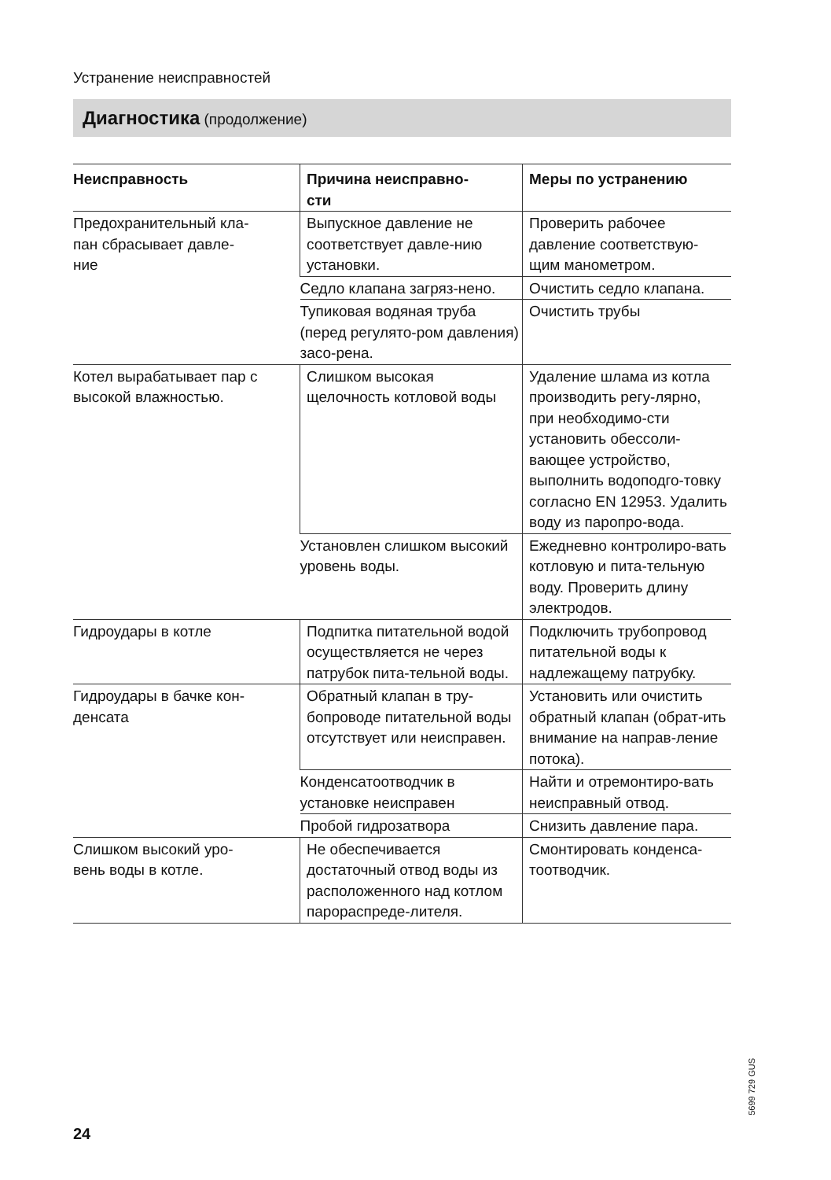Устранение неисправностей
Диагностика (продолжение)
| Неисправность | Причина неисправно- сти | Меры по устранению |
| --- | --- | --- |
| Предохранительный кла- пан сбрасывает давле- ние | Выпускное давление не соответствует давле-нию установки. | Проверить рабочее давление соответствую-щим манометром. |
| | Седло клапана загряз-нено. | Очистить седло клапана. |
| | Тупиковая водяная труба (перед регулято-ром давления) засо-рена. | Очистить трубы |
| Котел вырабатывает пар с высокой влажностью. | Слишком высокая щелочность котловой воды | Удаление шлама из котла производить регу-лярно, при необходимо-сти установить обессоли-вающее устройство, выполнить водоподго-товку согласно EN 12953. Удалить воду из паропро-вода. |
| | Установлен слишком высокий уровень воды. | Ежедневно контролиро-вать котловую и пита-тельную воду. Проверить длину электродов. |
| Гидроудары в котле | Подпитка питательной водой осуществляется не через патрубок пита-тельной воды. | Подключить трубопровод питательной воды к надлежащему патрубку. |
| Гидроудары в бачке кон- денсата | Обратный клапан в тру-бопроводе питательной воды отсутствует или неисправен. | Установить или очистить обратный клапан (обрат-ить внимание на направ-ление потока). |
| | Конденсатоотводчик в установке неисправен | Найти и отремонтиро-вать неисправный отвод. |
| | Пробой гидрозатвора | Снизить давление пара. |
| Слишком высокий уро- вень воды в котле. | Не обеспечивается достаточный отвод воды из расположенного над котлом парораспреде-лителя. | Смонтировать конденса-тоотводчик. |
5699 729 GUS
24